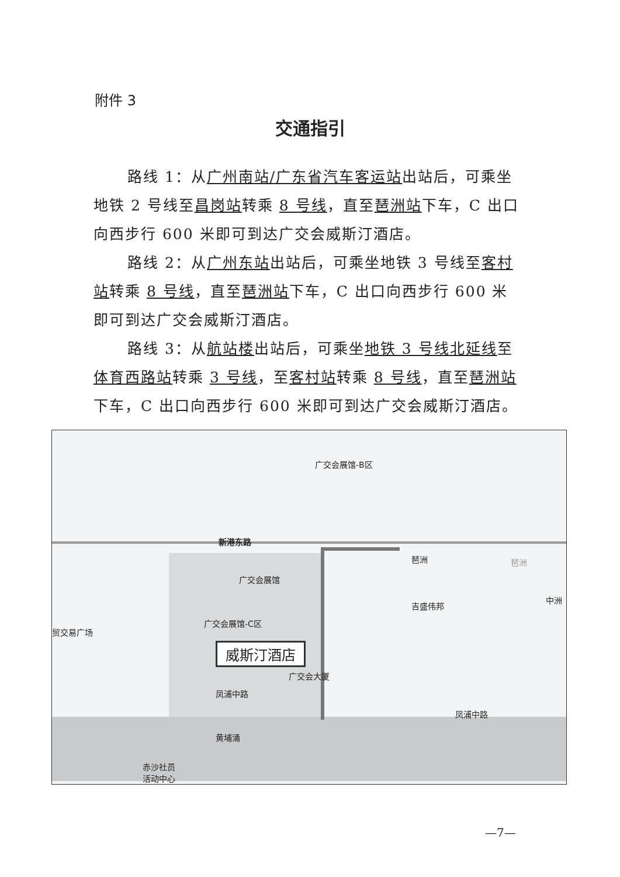附件 3
交通指引
路线 1：从广州南站/广东省汽车客运站出站后，可乘坐地铁 2 号线至昌岗站转乘 8 号线，直至琶洲站下车，C 出口向西步行 600 米即可到达广交会威斯汀酒店。
路线 2：从广州东站出站后，可乘坐地铁 3 号线至客村站转乘 8 号线，直至琶洲站下车，C 出口向西步行 600 米即可到达广交会威斯汀酒店。
路线 3：从航站楼出站后，可乘坐地铁 3 号线北延线至体育西路站转乘 3 号线，至客村站转乘 8 号线，直至琶洲站下车，C 出口向西步行 600 米即可到达广交会威斯汀酒店。
广交会展馆-B区
新港东路
琶洲 琶洲
广交会展馆
吉盛伟邦
中洲
广交会展馆-C区
贸交易广场
威斯汀酒店
广交会大厦
凤浦中路
凤浦中路
黄埔涌
赤沙社员
活动中心
—7—